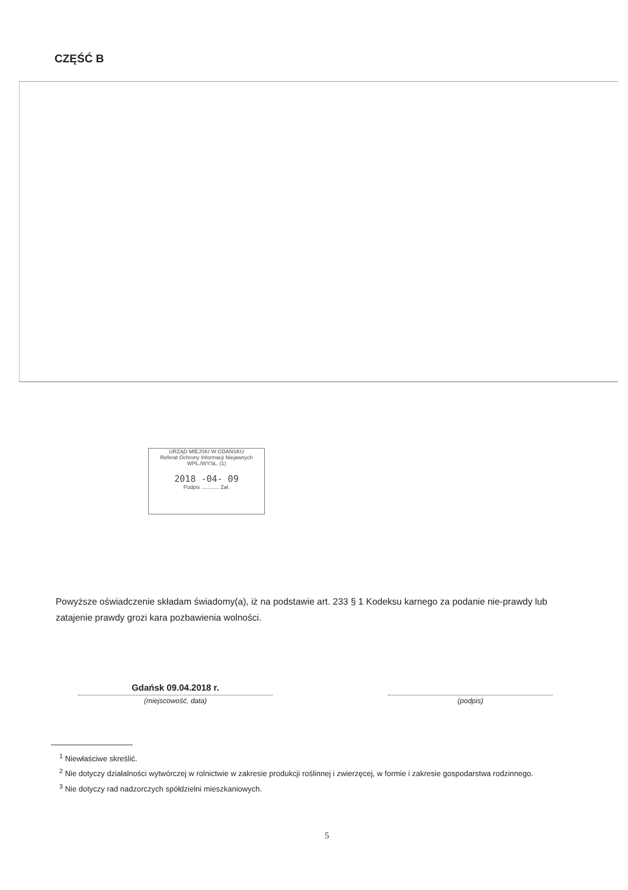CZĘŚĆ B
URZĄD MIEJSKI W GDAŃSKU
Referat Ochrony Informacji Niejawnych
WPŁ./WYSŁ. (1)
2018 -04- 09
Podpis ............ Zał.
Powyższe oświadczenie składam świadomy(a), iż na podstawie art. 233 § 1 Kodeksu karnego za podanie nie-prawdy lub zatajenie prawdy grozi kara pozbawienia wolności.
Gdańsk 09.04.2018 r.
(miejscowość, data)
(podpis)
<sup>1</sup> Niewłaściwe skreślić.
<sup>2</sup> Nie dotyczy działalności wytwórczej w rolnictwie w zakresie produkcji roślinnej i zwierzęcej, w formie i zakresie gospodarstwa rodzinnego.
<sup>3</sup> Nie dotyczy rad nadzorczych spółdzielni mieszkaniowych.
5